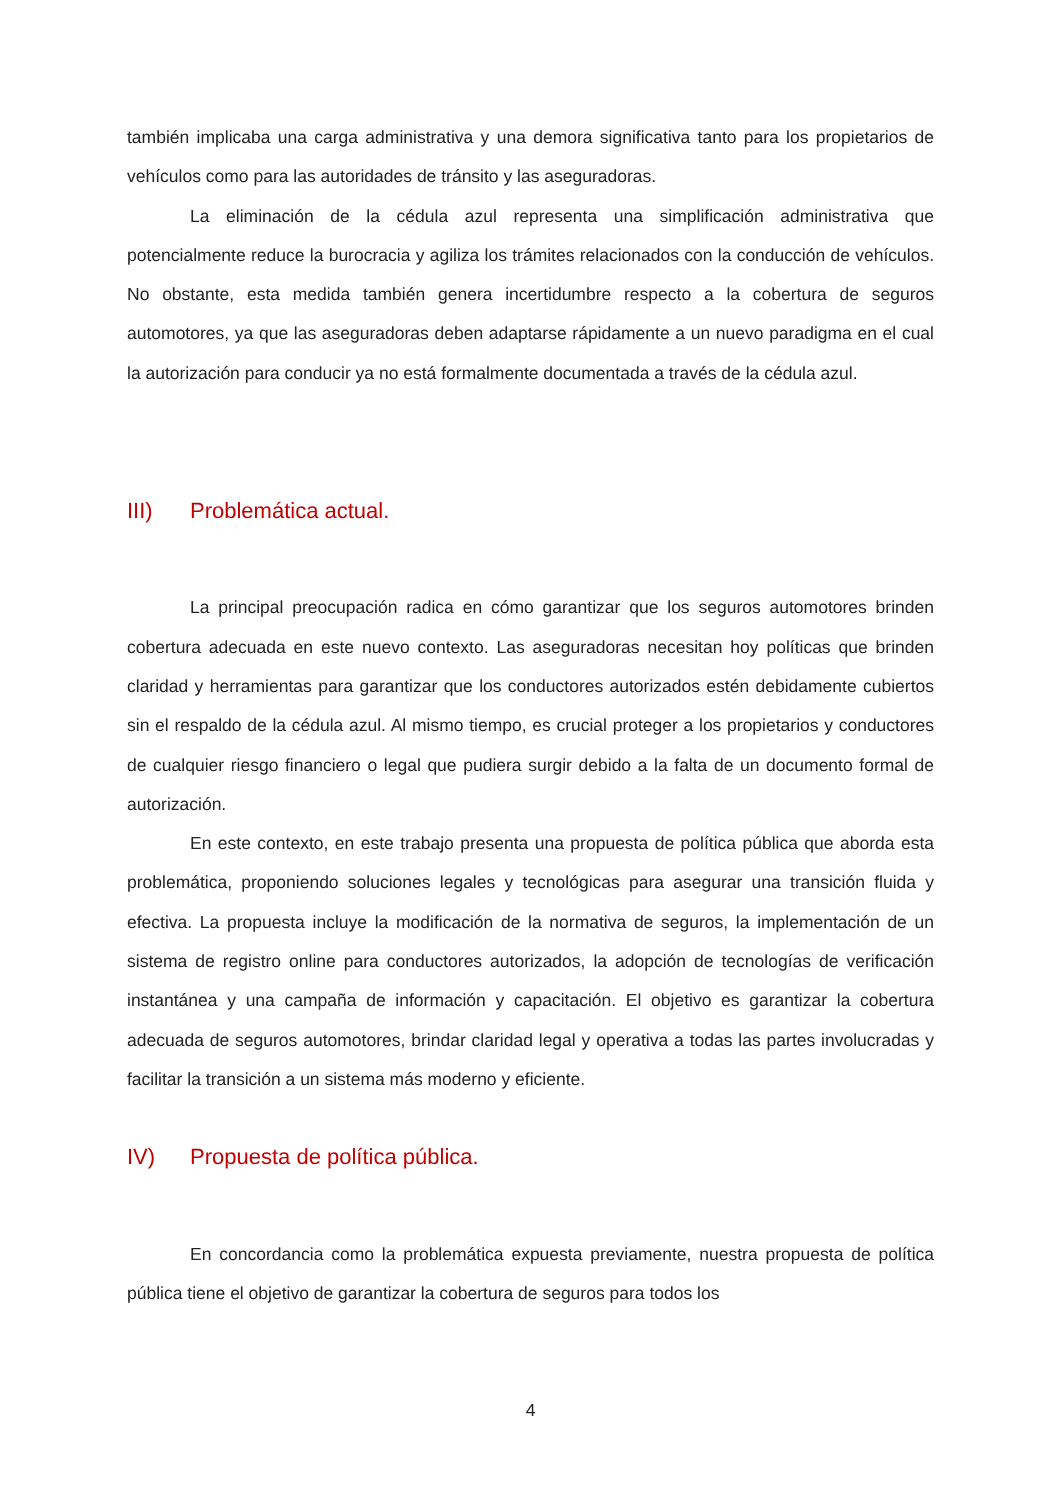también implicaba una carga administrativa y una demora significativa tanto para los propietarios de vehículos como para las autoridades de tránsito y las aseguradoras.
La eliminación de la cédula azul representa una simplificación administrativa que potencialmente reduce la burocracia y agiliza los trámites relacionados con la conducción de vehículos. No obstante, esta medida también genera incertidumbre respecto a la cobertura de seguros automotores, ya que las aseguradoras deben adaptarse rápidamente a un nuevo paradigma en el cual la autorización para conducir ya no está formalmente documentada a través de la cédula azul.
III) Problemática actual.
La principal preocupación radica en cómo garantizar que los seguros automotores brinden cobertura adecuada en este nuevo contexto. Las aseguradoras necesitan hoy políticas que brinden claridad y herramientas para garantizar que los conductores autorizados estén debidamente cubiertos sin el respaldo de la cédula azul. Al mismo tiempo, es crucial proteger a los propietarios y conductores de cualquier riesgo financiero o legal que pudiera surgir debido a la falta de un documento formal de autorización.
En este contexto, en este trabajo presenta una propuesta de política pública que aborda esta problemática, proponiendo soluciones legales y tecnológicas para asegurar una transición fluida y efectiva. La propuesta incluye la modificación de la normativa de seguros, la implementación de un sistema de registro online para conductores autorizados, la adopción de tecnologías de verificación instantánea y una campaña de información y capacitación. El objetivo es garantizar la cobertura adecuada de seguros automotores, brindar claridad legal y operativa a todas las partes involucradas y facilitar la transición a un sistema más moderno y eficiente.
IV) Propuesta de política pública.
En concordancia como la problemática expuesta previamente, nuestra propuesta de política pública tiene el objetivo de garantizar la cobertura de seguros para todos los
4